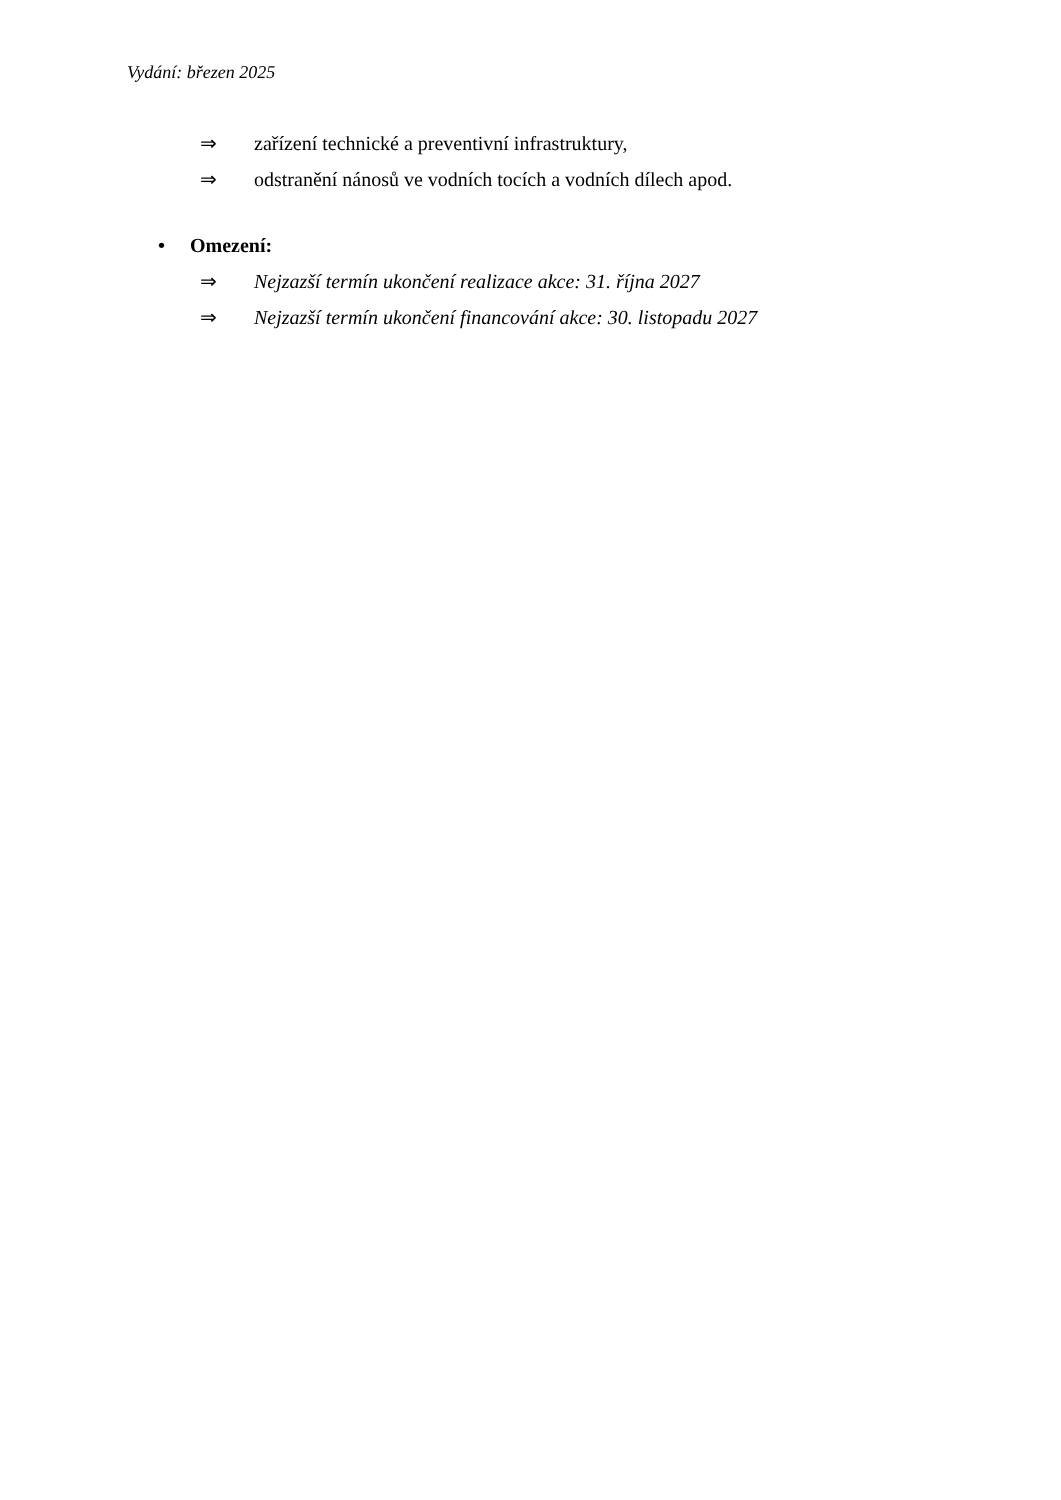Vydání: březen 2025
⇒ zařízení technické a preventivní infrastruktury,
⇒ odstranění nánosů ve vodních tocích a vodních dílech apod.
• Omezení:
⇒ Nejzazší termín ukončení realizace akce: 31. října 2027
⇒ Nejzazší termín ukončení financování akce: 30. listopadu 2027